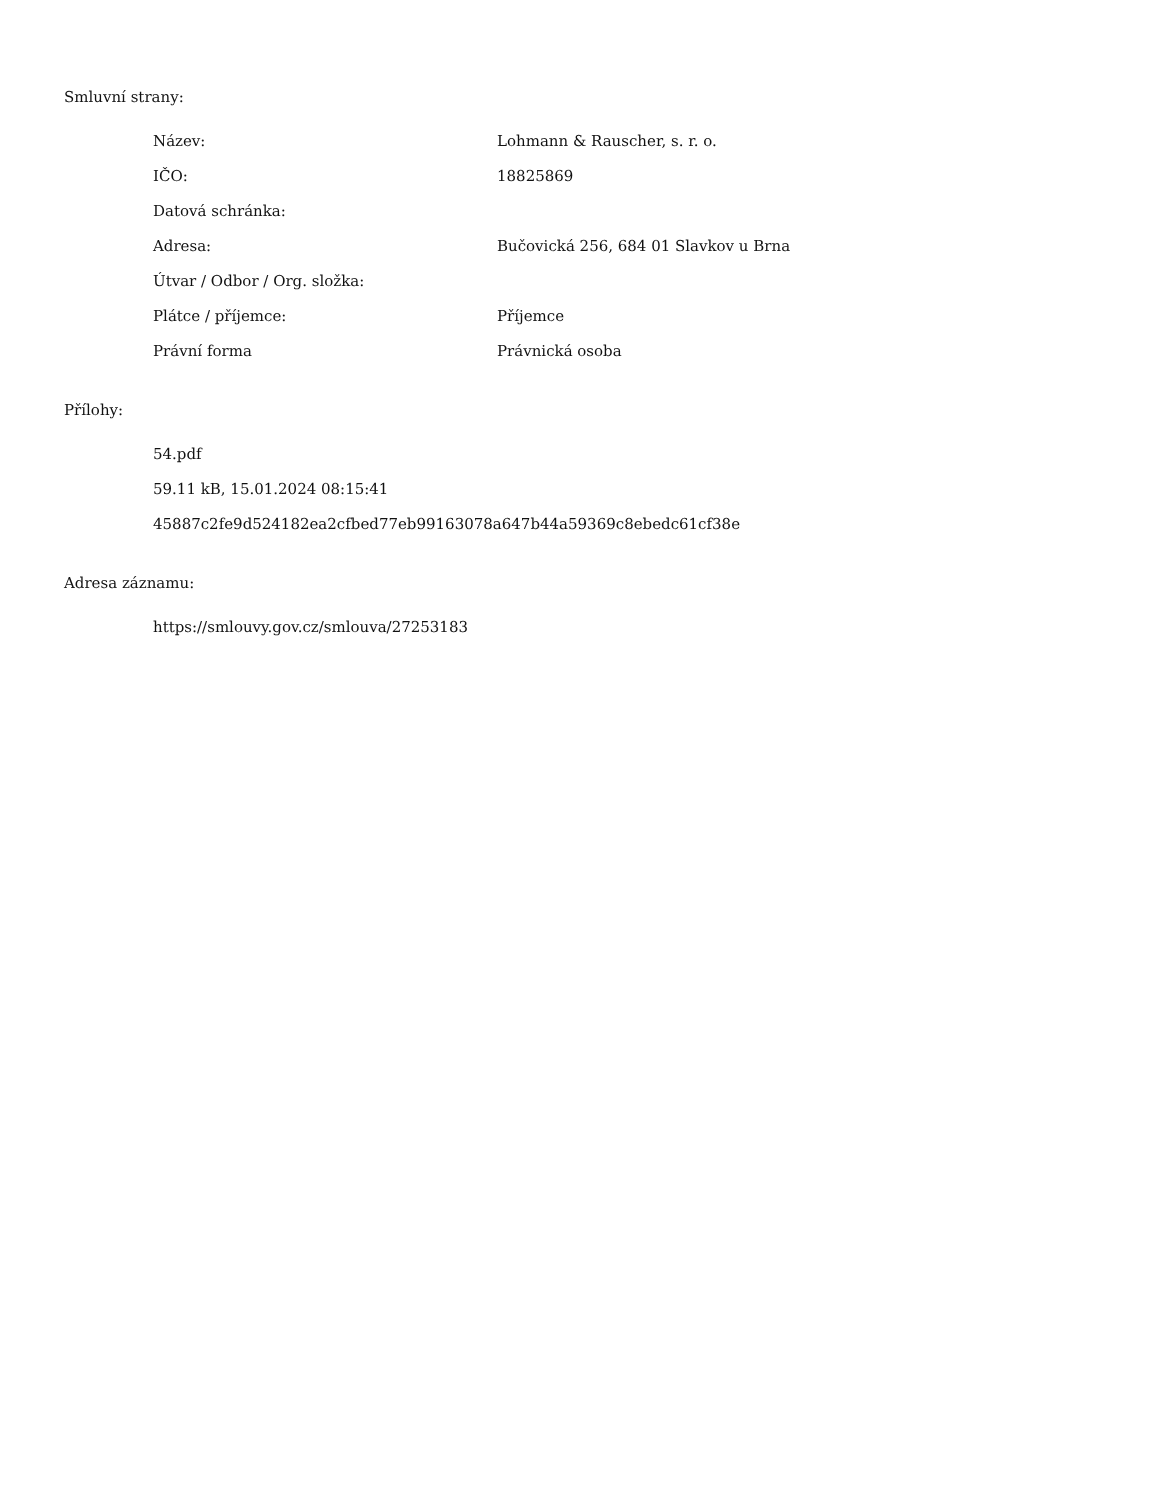Smluvní strany:
| Název: | Lohmann & Rauscher, s. r. o. |
| IČO: | 18825869 |
| Datová schránka: | |
| Adresa: | Bučovická 256, 684 01 Slavkov u Brna |
| Útvar / Odbor / Org. složka: | |
| Plátce / příjemce: | Příjemce |
| Právní forma | Právnická osoba |
Přílohy:
54.pdf
59.11 kB, 15.01.2024 08:15:41
45887c2fe9d524182ea2cfbed77eb99163078a647b44a59369c8ebedc61cf38e
Adresa záznamu:
https://smlouvy.gov.cz/smlouva/27253183